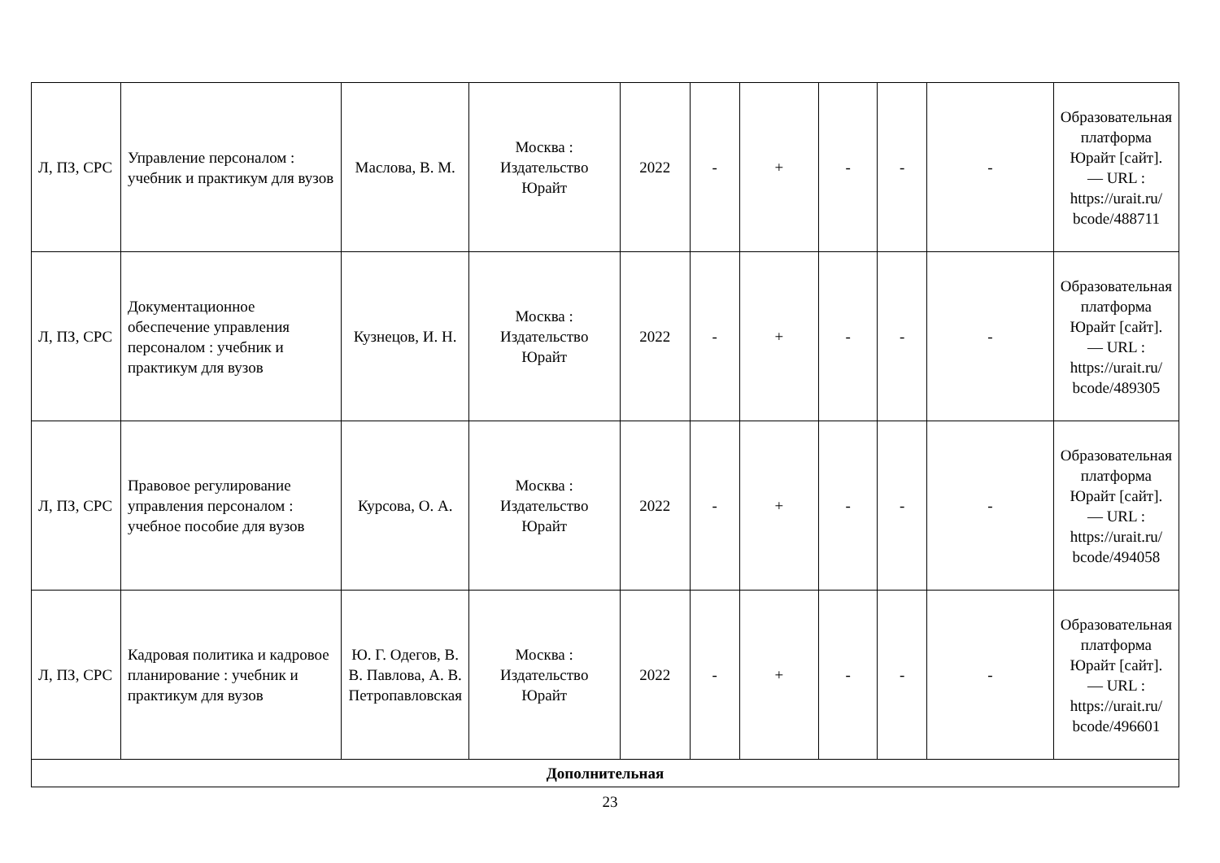| Л, ПЗ, СРС | Управление персоналом : учебник и практикум для вузов | Маслова, В. М. | Москва : Издательство Юрайт | 2022 | - | + | - | - | - | Образовательная платформа Юрайт [сайт]. — URL : https://urait.ru/ bcode/488711 |
| Л, ПЗ, СРС | Документационное обеспечение управления персоналом : учебник и практикум для вузов | Кузнецов, И. Н. | Москва : Издательство Юрайт | 2022 | - | + | - | - | - | Образовательная платформа Юрайт [сайт]. — URL : https://urait.ru/ bcode/489305 |
| Л, ПЗ, СРС | Правовое регулирование управления персоналом : учебное пособие для вузов | Курсова, О. А. | Москва : Издательство Юрайт | 2022 | - | + | - | - | - | Образовательная платформа Юрайт [сайт]. — URL : https://urait.ru/ bcode/494058 |
| Л, ПЗ, СРС | Кадровая политика и кадровое планирование : учебник и практикум для вузов | Ю. Г. Одегов, В. В. Павлова, А. В. Петропавловская | Москва : Издательство Юрайт | 2022 | - | + | - | - | - | Образовательная платформа Юрайт [сайт]. — URL : https://urait.ru/ bcode/496601 |
| Дополнительная | | | | | | | | | | |
23